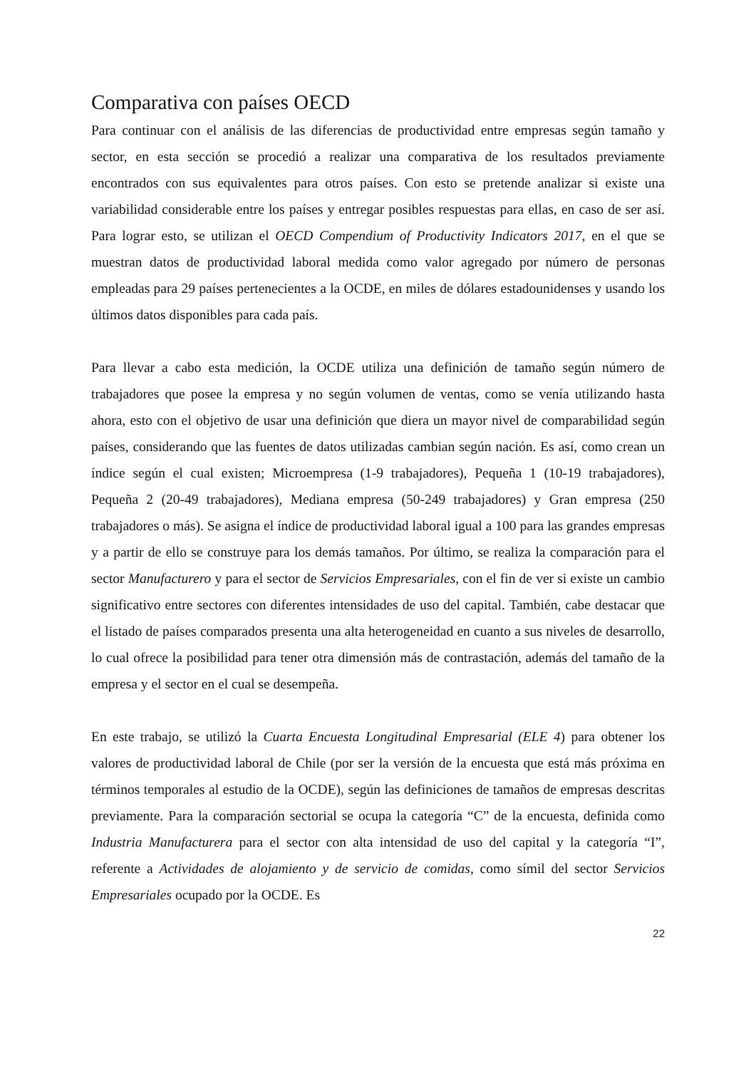Comparativa con países OECD
Para continuar con el análisis de las diferencias de productividad entre empresas según tamaño y sector, en esta sección se procedió a realizar una comparativa de los resultados previamente encontrados con sus equivalentes para otros países. Con esto se pretende analizar si existe una variabilidad considerable entre los países y entregar posibles respuestas para ellas, en caso de ser así. Para lograr esto, se utilizan el OECD Compendium of Productivity Indicators 2017, en el que se muestran datos de productividad laboral medida como valor agregado por número de personas empleadas para 29 países pertenecientes a la OCDE, en miles de dólares estadounidenses y usando los últimos datos disponibles para cada país.
Para llevar a cabo esta medición, la OCDE utiliza una definición de tamaño según número de trabajadores que posee la empresa y no según volumen de ventas, como se venía utilizando hasta ahora, esto con el objetivo de usar una definición que diera un mayor nivel de comparabilidad según países, considerando que las fuentes de datos utilizadas cambian según nación. Es así, como crean un índice según el cual existen; Microempresa (1-9 trabajadores), Pequeña 1 (10-19 trabajadores), Pequeña 2 (20-49 trabajadores), Mediana empresa (50-249 trabajadores) y Gran empresa (250 trabajadores o más). Se asigna el índice de productividad laboral igual a 100 para las grandes empresas y a partir de ello se construye para los demás tamaños. Por último, se realiza la comparación para el sector Manufacturero y para el sector de Servicios Empresariales, con el fin de ver si existe un cambio significativo entre sectores con diferentes intensidades de uso del capital. También, cabe destacar que el listado de países comparados presenta una alta heterogeneidad en cuanto a sus niveles de desarrollo, lo cual ofrece la posibilidad para tener otra dimensión más de contrastación, además del tamaño de la empresa y el sector en el cual se desempeña.
En este trabajo, se utilizó la Cuarta Encuesta Longitudinal Empresarial (ELE 4) para obtener los valores de productividad laboral de Chile (por ser la versión de la encuesta que está más próxima en términos temporales al estudio de la OCDE), según las definiciones de tamaños de empresas descritas previamente. Para la comparación sectorial se ocupa la categoría “C” de la encuesta, definida como Industria Manufacturera para el sector con alta intensidad de uso del capital y la categoría “I”, referente a Actividades de alojamiento y de servicio de comidas, como símil del sector Servicios Empresariales ocupado por la OCDE. Es
22